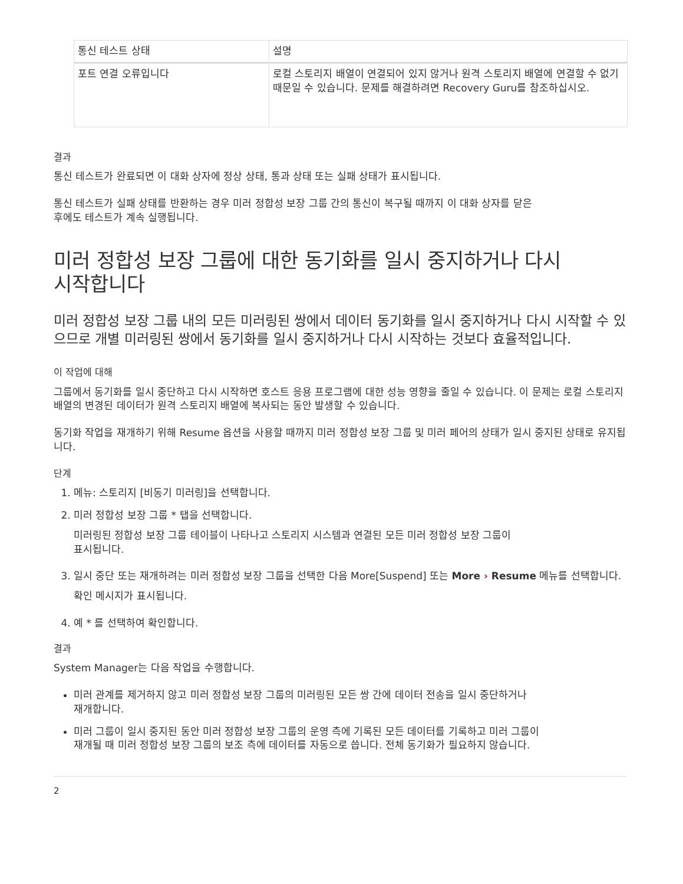| 통신 테스트 상태 | 설명 |
| --- | --- |
| 포트 연결 오류입니다 | 로컬 스토리지 배열이 연결되어 있지 않거나 원격 스토리지 배열에 연결할 수 없기 때문일 수 있습니다. 문제를 해결하려면 Recovery Guru를 참조하십시오. |
결과
통신 테스트가 완료되면 이 대화 상자에 정상 상태, 통과 상태 또는 실패 상태가 표시됩니다.
통신 테스트가 실패 상태를 반환하는 경우 미러 정합성 보장 그룹 간의 통신이 복구될 때까지 이 대화 상자를 닫은
후에도 테스트가 계속 실행됩니다.
미러 정합성 보장 그룹에 대한 동기화를 일시 중지하거나 다시
시작합니다
미러 정합성 보장 그룹 내의 모든 미러링된 쌍에서 데이터 동기화를 일시 중지하거나 다시 시작할 수 있으므로 개별 미러링된 쌍에서 동기화를 일시 중지하거나 다시 시작하는 것보다 효율적입니다.
이 작업에 대해
그룹에서 동기화를 일시 중단하고 다시 시작하면 호스트 응용 프로그램에 대한 성능 영향을 줄일 수 있습니다. 이 문제는 로컬 스토리지 배열의 변경된 데이터가 원격 스토리지 배열에 복사되는 동안 발생할 수 있습니다.
동기화 작업을 재개하기 위해 Resume 옵션을 사용할 때까지 미러 정합성 보장 그룹 및 미러 페어의 상태가 일시 중지된 상태로 유지됩니다.
단계
1. 메뉴: 스토리지 [비동기 미러링]을 선택합니다.
2. 미러 정합성 보장 그룹 * 탭을 선택합니다.
미러링된 정합성 보장 그룹 테이블이 나타나고 스토리지 시스템과 연결된 모든 미러 정합성 보장 그룹이
표시됩니다.
3. 일시 중단 또는 재개하려는 미러 정합성 보장 그룹을 선택한 다음 More[Suspend] 또는 More › Resume 메뉴를 선택합니다.
확인 메시지가 표시됩니다.
4. 예 * 를 선택하여 확인합니다.
결과
System Manager는 다음 작업을 수행합니다.
미러 관계를 제거하지 않고 미러 정합성 보장 그룹의 미러링된 모든 쌍 간에 데이터 전송을 일시 중단하거나
재개합니다.
미러 그룹이 일시 중지된 동안 미러 정합성 보장 그룹의 운영 측에 기록된 모든 데이터를 기록하고 미러 그룹이
재개될 때 미러 정합성 보장 그룹의 보조 측에 데이터를 자동으로 씁니다. 전체 동기화가 필요하지 않습니다.
2